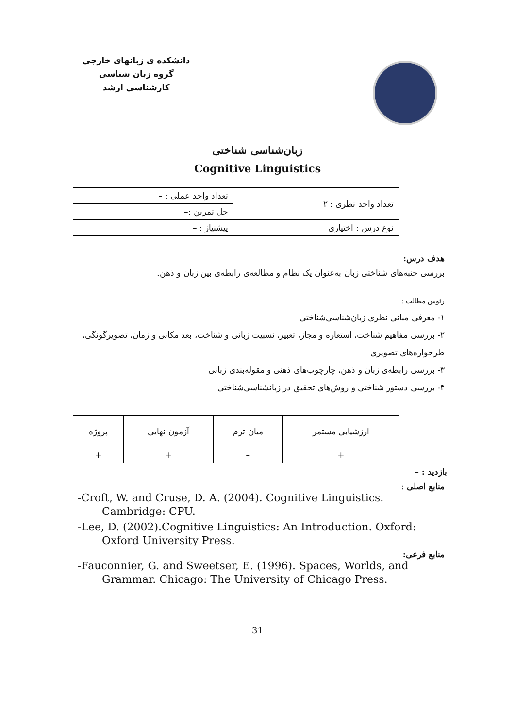دانشکده ی زبانهای خارجی
گروه زبان شناسی
کارشناسی ارشد
زبان‌شناسی شناختی
Cognitive Linguistics
| تعداد واحد نظری : ۲ | تعداد واحد عملی : – |
| | حل تمرین :– |
| نوع درس : اختیاری | پیشنیاز : – |
هدف درس:
بررسی جنبه‌های شناختی زبان به‌عنوان یک نظام و مطالعه‌ی رابطه‌ی بین زبان و ذهن.
رئوس مطالب :
۱- معرفی مبانی نظری زبان‌شناسی‌شناختی
۲- بررسی مفاهیم شناخت، استعاره و مجاز، تعبیر، نسبیت زبانی و شناخت، بعد مکانی و زمان، تصویرگونگی، طرحواره‌های تصویری
۳- بررسی رابطه‌ی زبان و ذهن، چارچوب‌های ذهنی و مقوله‌بندی زبانی
۴- بررسی دستور شناختی و روش‌های تحقیق در زبانشناسی‌شناختی
| ارزشیابی مستمر | میان ترم | آزمون نهایی | پروژه |
| + | – | + | + |
بازدید : –
منابع اصلی :
-Croft, W. and Cruse, D. A. (2004). Cognitive Linguistics. Cambridge: CPU.
-Lee, D. (2002).Cognitive Linguistics: An Introduction. Oxford: Oxford University Press.
منابع فرعی:
-Fauconnier, G. and Sweetser, E. (1996). Spaces, Worlds, and Grammar. Chicago: The University of Chicago Press.
31